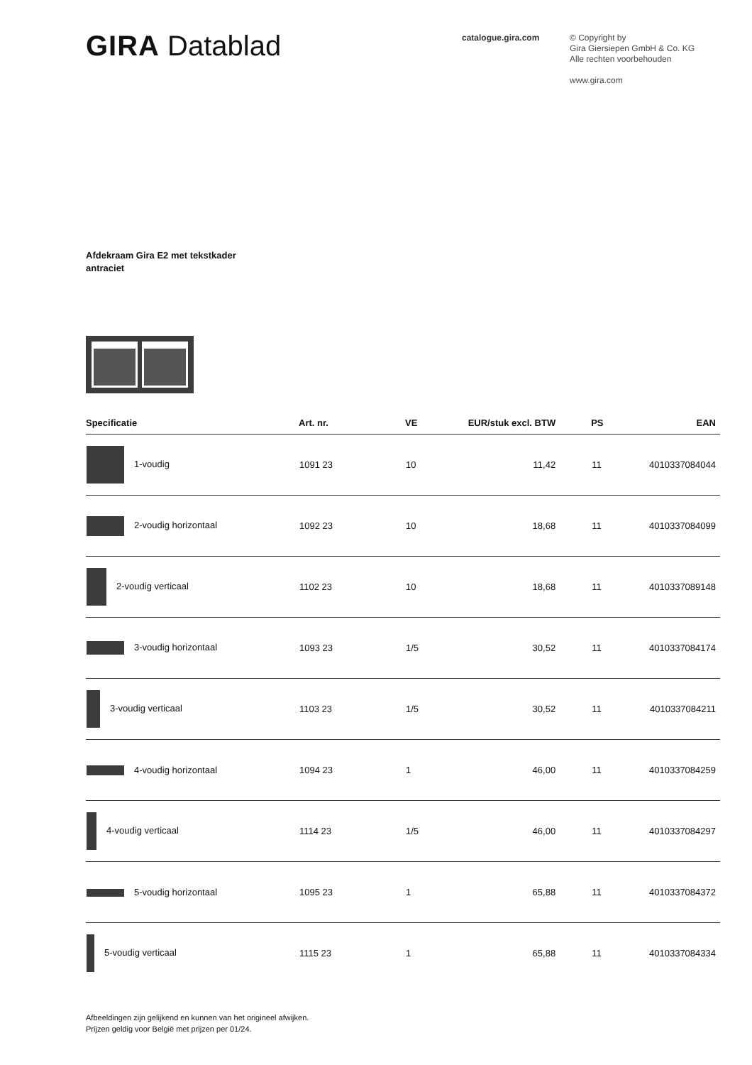GIRA Datablad
catalogue.gira.com
© Copyright by
Gira Giersiepen GmbH & Co. KG
Alle rechten voorbehouden
www.gira.com
Afdekraam Gira E2 met tekstkader
antraciet
| Specificatie | Art. nr. | VE | EUR/stuk excl. BTW | PS | EAN |
| --- | --- | --- | --- | --- | --- |
| 1-voudig | 1091 23 | 10 | 11,42 | 11 | 4010337084044 |
| 2-voudig horizontaal | 1092 23 | 10 | 18,68 | 11 | 4010337084099 |
| 2-voudig verticaal | 1102 23 | 10 | 18,68 | 11 | 4010337089148 |
| 3-voudig horizontaal | 1093 23 | 1/5 | 30,52 | 11 | 4010337084174 |
| 3-voudig verticaal | 1103 23 | 1/5 | 30,52 | 11 | 4010337084211 |
| 4-voudig horizontaal | 1094 23 | 1 | 46,00 | 11 | 4010337084259 |
| 4-voudig verticaal | 1114 23 | 1/5 | 46,00 | 11 | 4010337084297 |
| 5-voudig horizontaal | 1095 23 | 1 | 65,88 | 11 | 4010337084372 |
| 5-voudig verticaal | 1115 23 | 1 | 65,88 | 11 | 4010337084334 |
Afbeeldingen zijn gelijkend en kunnen van het origineel afwijken.
Prijzen geldig voor België met prijzen per 01/24.